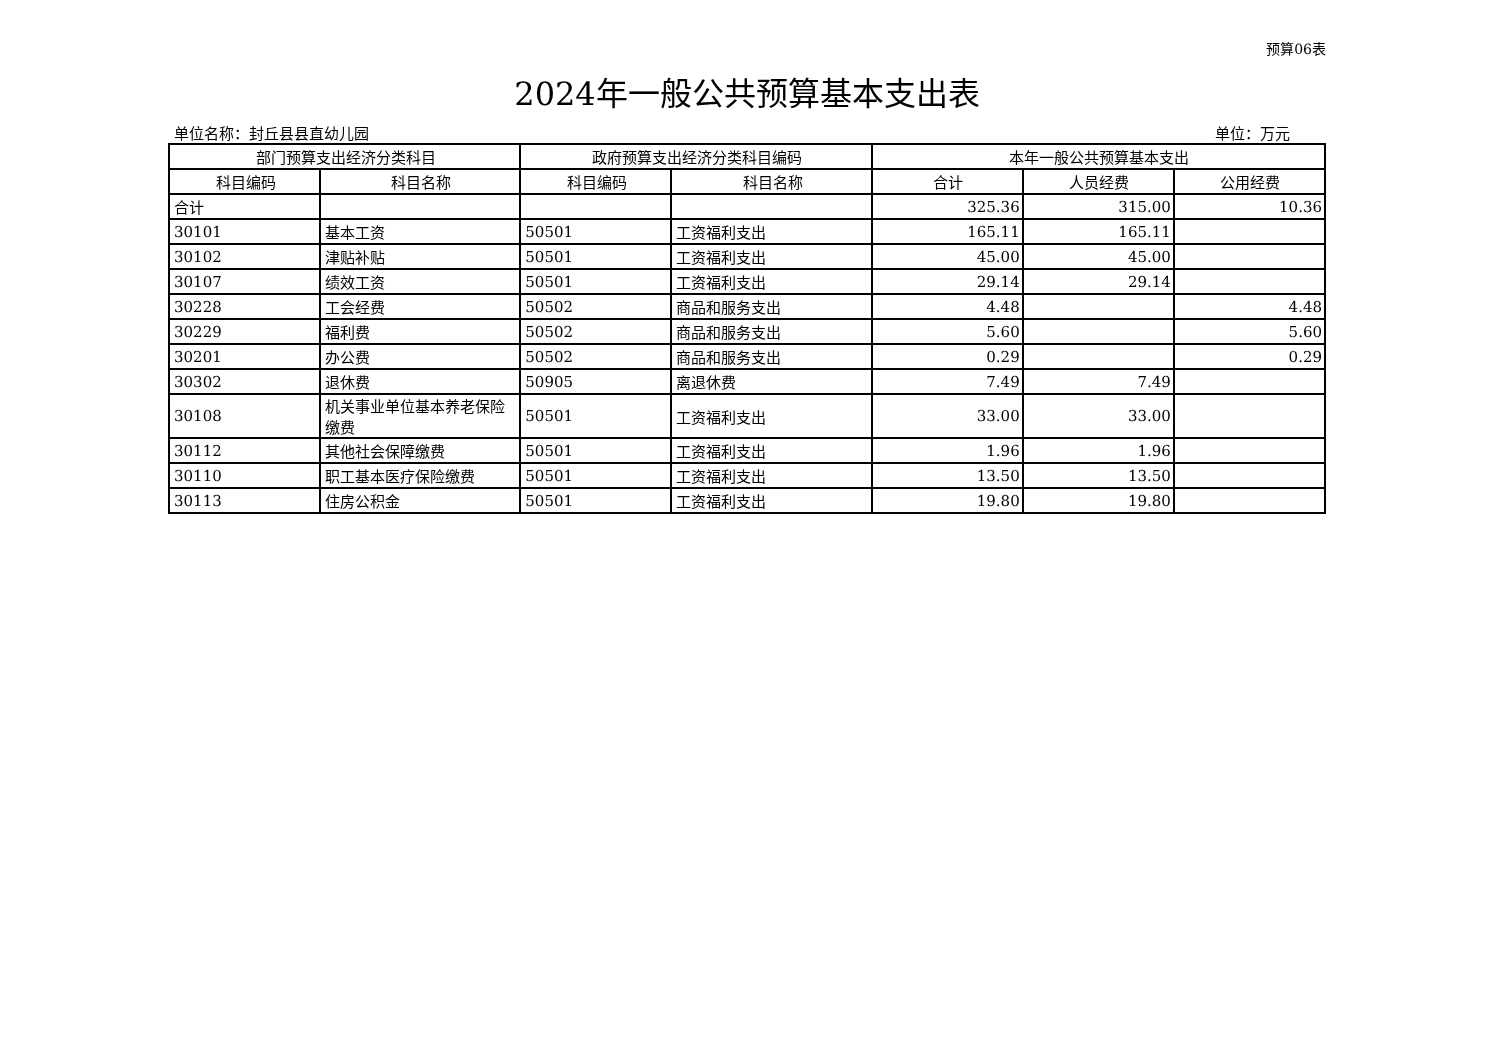预算06表
2024年一般公共预算基本支出表
单位名称：封丘县县直幼儿园 单位：万元
| 部门预算支出经济分类科目 | | 政府预算支出经济分类科目编码 | | 本年一般公共预算基本支出 | | |
| --- | --- | --- | --- | --- | --- | --- |
| 科目编码 | 科目名称 | 科目编码 | 科目名称 | 合计 | 人员经费 | 公用经费 |
| 合计 | | | | 325.36 | 315.00 | 10.36 |
| 30101 | 基本工资 | 50501 | 工资福利支出 | 165.11 | 165.11 | |
| 30102 | 津贴补贴 | 50501 | 工资福利支出 | 45.00 | 45.00 | |
| 30107 | 绩效工资 | 50501 | 工资福利支出 | 29.14 | 29.14 | |
| 30228 | 工会经费 | 50502 | 商品和服务支出 | 4.48 | | 4.48 |
| 30229 | 福利费 | 50502 | 商品和服务支出 | 5.60 | | 5.60 |
| 30201 | 办公费 | 50502 | 商品和服务支出 | 0.29 | | 0.29 |
| 30302 | 退休费 | 50905 | 离退休费 | 7.49 | 7.49 | |
| 30108 | 机关事业单位基本养老保险缴费 | 50501 | 工资福利支出 | 33.00 | 33.00 | |
| 30112 | 其他社会保障缴费 | 50501 | 工资福利支出 | 1.96 | 1.96 | |
| 30110 | 职工基本医疗保险缴费 | 50501 | 工资福利支出 | 13.50 | 13.50 | |
| 30113 | 住房公积金 | 50501 | 工资福利支出 | 19.80 | 19.80 | |